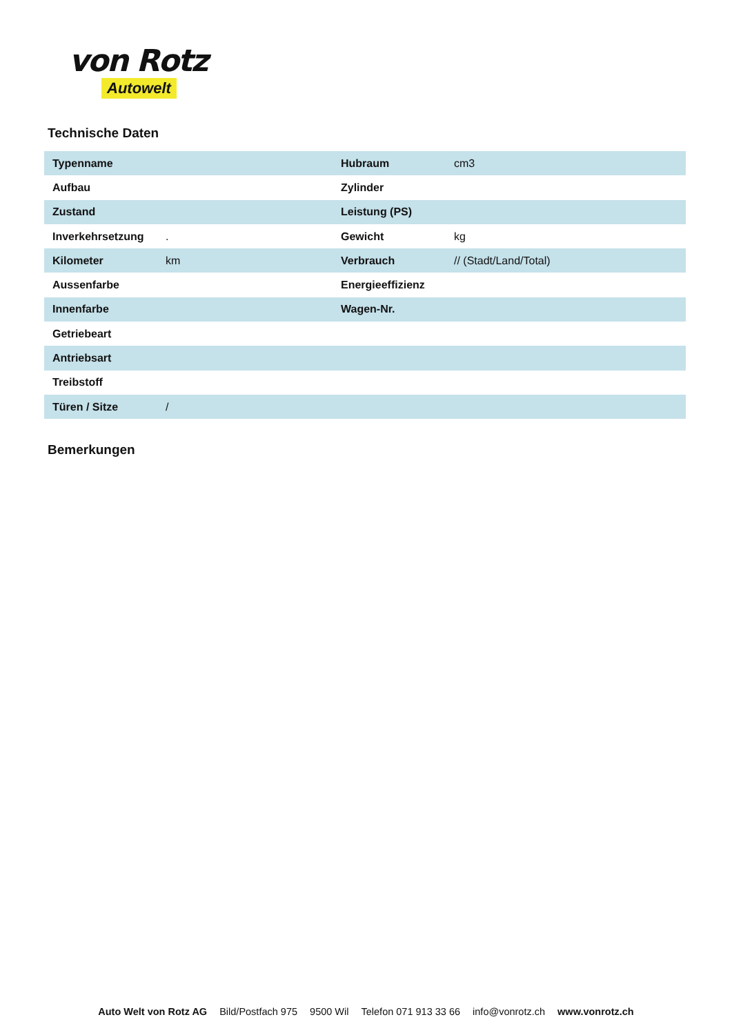von Rotz
Autowelt
Technische Daten
| Typenname | | Hubraum | cm3 |
| Aufbau | | Zylinder | |
| Zustand | | Leistung (PS) | |
| Inverkehrsetzung | . | Gewicht | kg |
| Kilometer | km | Verbrauch | // (Stadt/Land/Total) |
| Aussenfarbe | | Energieeffizienz | |
| Innenfarbe | | Wagen-Nr. | |
| Getriebeart | | | |
| Antriebsart | | | |
| Treibstoff | | | |
| Türen / Sitze | / | | |
Bemerkungen
Auto Welt von Rotz AG Bild/Postfach 975 9500 Wil Telefon 071 913 33 66 info@vonrotz.ch www.vonrotz.ch